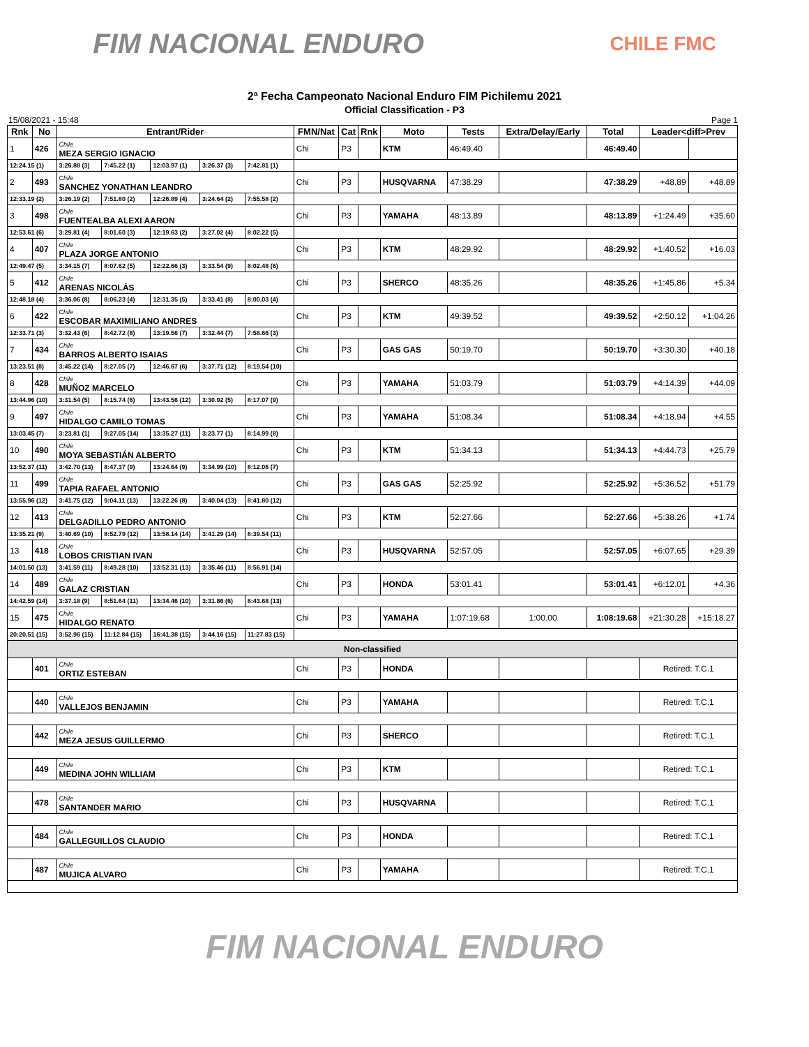FIM NACIONAL ENDURO
CHILE FMC
2ª Fecha Campeonato Nacional Enduro FIM Pichilemu 2021
Official Classification - P3
15/08/2021 - 15:48 Page 1
| Rnk | No | Entrant/Rider | | | | | FMN/Nat | Cat | Rnk | Moto | Tests | Extra/Delay/Early | Total | Leader<diff>Prev | |
| --- | --- | --- | --- | --- | --- | --- | --- | --- | --- | --- | --- | --- | --- | --- | --- |
| 1 | 426 | Chile MEZA SERGIO IGNACIO | | | | | Chi | P3 | | KTM | 46:49.40 | | 46:49.40 | | |
| 12:24.15 (1) | | 3:26.88 (3) | 7:45.22 (1) | 12:03.97 (1) | 3:26.37 (3) | 7:42.81 (1) | | | | | | | | | |
| 2 | 493 | Chile SANCHEZ YONATHAN LEANDRO | | | | | Chi | P3 | | HUSQVARNA | 47:38.29 | | 47:38.29 | +48.89 | +48.89 |
| 12:33.19 (2) | | 3:26.19 (2) | 7:51.80 (2) | 12:26.89 (4) | 3:24.64 (2) | 7:55.58 (2) | | | | | | | | | |
| 3 | 498 | Chile FUENTEALBA ALEXI AARON | | | | | Chi | P3 | | YAMAHA | 48:13.89 | | 48:13.89 | +1:24.49 | +35.60 |
| 12:53.61 (6) | | 3:29.81 (4) | 8:01.60 (3) | 12:19.63 (2) | 3:27.02 (4) | 8:02.22 (5) | | | | | | | | | |
| 4 | 407 | Chile PLAZA JORGE ANTONIO | | | | | Chi | P3 | | KTM | 48:29.92 | | 48:29.92 | +1:40.52 | +16.03 |
| 12:49.47 (5) | | 3:34.15 (7) | 8:07.62 (5) | 12:22.66 (3) | 3:33.54 (9) | 8:02.48 (6) | | | | | | | | | |
| 5 | 412 | Chile ARENAS NICOLÁS | | | | | Chi | P3 | | SHERCO | 48:35.26 | | 48:35.26 | +1:45.86 | +5.34 |
| 12:48.18 (4) | | 3:36.06 (8) | 8:06.23 (4) | 12:31.35 (5) | 3:33.41 (8) | 8:00.03 (4) | | | | | | | | | |
| 6 | 422 | Chile ESCOBAR MAXIMILIANO ANDRES | | | | | Chi | P3 | | KTM | 49:39.52 | | 49:39.52 | +2:50.12 | +1:04.26 |
| 12:33.71 (3) | | 3:32.43 (6) | 8:42.72 (8) | 13:19.56 (7) | 3:32.44 (7) | 7:58.66 (3) | | | | | | | | | |
| 7 | 434 | Chile BARROS ALBERTO ISAIAS | | | | | Chi | P3 | | GAS GAS | 50:19.70 | | 50:19.70 | +3:30.30 | +40.18 |
| 13:23.51 (8) | | 3:45.22 (14) | 8:27.05 (7) | 12:46.67 (6) | 3:37.71 (12) | 8:19.54 (10) | | | | | | | | | |
| 8 | 428 | Chile MUÑOZ MARCELO | | | | | Chi | P3 | | YAMAHA | 51:03.79 | | 51:03.79 | +4:14.39 | +44.09 |
| 13:44.96 (10) | | 3:31.54 (5) | 8:15.74 (6) | 13:43.56 (12) | 3:30.92 (5) | 8:17.07 (9) | | | | | | | | | |
| 9 | 497 | Chile HIDALGO CAMILO TOMAS | | | | | Chi | P3 | | YAMAHA | 51:08.34 | | 51:08.34 | +4:18.94 | +4.55 |
| 13:03.45 (7) | | 3:23.81 (1) | 9:27.05 (14) | 13:35.27 (11) | 3:23.77 (1) | 8:14.99 (8) | | | | | | | | | |
| 10 | 490 | Chile MOYA SEBASTIÁN ALBERTO | | | | | Chi | P3 | | KTM | 51:34.13 | | 51:34.13 | +4:44.73 | +25.79 |
| 13:52.37 (11) | | 3:42.70 (13) | 8:47.37 (9) | 13:24.64 (9) | 3:34.99 (10) | 8:12.06 (7) | | | | | | | | | |
| 11 | 499 | Chile TAPIA RAFAEL ANTONIO | | | | | Chi | P3 | | GAS GAS | 52:25.92 | | 52:25.92 | +5:36.52 | +51.79 |
| 13:55.96 (12) | | 3:41.75 (12) | 9:04.11 (13) | 13:22.26 (8) | 3:40.04 (13) | 8:41.80 (12) | | | | | | | | | |
| 12 | 413 | Chile DELGADILLO PEDRO ANTONIO | | | | | Chi | P3 | | KTM | 52:27.66 | | 52:27.66 | +5:38.26 | +1.74 |
| 13:35.21 (9) | | 3:40.69 (10) | 8:52.79 (12) | 13:58.14 (14) | 3:41.29 (14) | 8:39.54 (11) | | | | | | | | | |
| 13 | 418 | Chile LOBOS CRISTIAN IVAN | | | | | Chi | P3 | | HUSQVARNA | 52:57.05 | | 52:57.05 | +6:07.65 | +29.39 |
| 14:01.50 (13) | | 3:41.59 (11) | 8:49.28 (10) | 13:52.31 (13) | 3:35.46 (11) | 8:56.91 (14) | | | | | | | | | |
| 14 | 489 | Chile GALAZ CRISTIAN | | | | | Chi | P3 | | HONDA | 53:01.41 | | 53:01.41 | +6:12.01 | +4.36 |
| 14:42.59 (14) | | 3:37.18 (9) | 8:51.64 (11) | 13:34.46 (10) | 3:31.86 (6) | 8:43.68 (13) | | | | | | | | | |
| 15 | 475 | Chile HIDALGO RENATO | | | | | Chi | P3 | | YAMAHA | 1:07:19.68 | 1:00.00 | 1:08:19.68 | +21:30.28 | +15:18.27 |
| 20:20.51 (15) | | 3:52.96 (15) | 11:12.84 (15) | 16:41.38 (15) | 3:44.16 (15) | 11:27.83 (15) | | | | | | | | | |
| Non-classified | | | | | | | | | | | | | | | |
| | 401 | Chile ORTIZ ESTEBAN | | | | | Chi | P3 | | HONDA | | | | Retired: T.C.1 | |
| | 440 | Chile VALLEJOS BENJAMIN | | | | | Chi | P3 | | YAMAHA | | | | Retired: T.C.1 | |
| | 442 | Chile MEZA JESUS GUILLERMO | | | | | Chi | P3 | | SHERCO | | | | Retired: T.C.1 | |
| | 449 | Chile MEDINA JOHN WILLIAM | | | | | Chi | P3 | | KTM | | | | Retired: T.C.1 | |
| | 478 | Chile SANTANDER MARIO | | | | | Chi | P3 | | HUSQVARNA | | | | Retired: T.C.1 | |
| | 484 | Chile GALLEGUILLOS CLAUDIO | | | | | Chi | P3 | | HONDA | | | | Retired: T.C.1 | |
| | 487 | Chile MUJICA ALVARO | | | | | Chi | P3 | | YAMAHA | | | | Retired: T.C.1 | |
FIM NACIONAL ENDURO